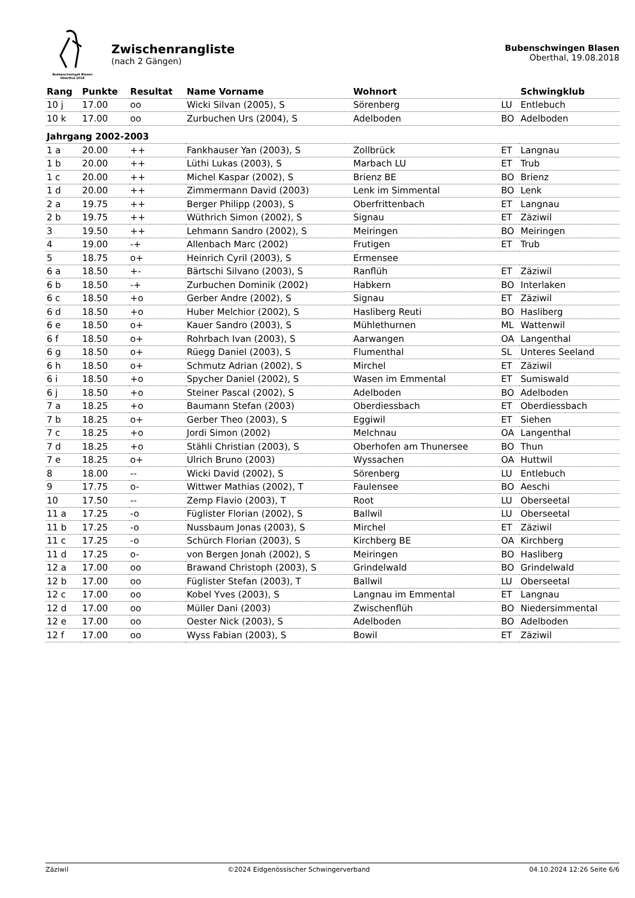Buebeschwinget Blasen
Oberthal 2018
Zwischenrangliste
(nach 2 Gängen)
Bubenschwingen Blasen
Oberthal, 19.08.2018
| Rang | Punkte | Resultat | Name Vorname | Wohnort | | Schwingklub |
| --- | --- | --- | --- | --- | --- | --- |
| 10 j | 17.00 | oo | Wicki Silvan (2005), S | Sörenberg | LU | Entlebuch |
| 10 k | 17.00 | oo | Zurbuchen Urs (2004), S | Adelboden | BO | Adelboden |
| Jahrgang 2002-2003 | | | | | | |
| 1 a | 20.00 | ++ | Fankhauser Yan (2003), S | Zollbrück | ET | Langnau |
| 1 b | 20.00 | ++ | Lüthi Lukas (2003), S | Marbach LU | ET | Trub |
| 1 c | 20.00 | ++ | Michel Kaspar (2002), S | Brienz BE | BO | Brienz |
| 1 d | 20.00 | ++ | Zimmermann David (2003) | Lenk im Simmental | BO | Lenk |
| 2 a | 19.75 | ++ | Berger Philipp (2003), S | Oberfrittenbach | ET | Langnau |
| 2 b | 19.75 | ++ | Wüthrich Simon (2002), S | Signau | ET | Zäziwil |
| 3 | 19.50 | ++ | Lehmann Sandro (2002), S | Meiringen | BO | Meiringen |
| 4 | 19.00 | -+ | Allenbach Marc (2002) | Frutigen | ET | Trub |
| 5 | 18.75 | o+ | Heinrich Cyril (2003), S | Ermensee | | |
| 6 a | 18.50 | +- | Bärtschi Silvano (2003), S | Ranflüh | ET | Zäziwil |
| 6 b | 18.50 | -+ | Zurbuchen Dominik (2002) | Habkern | BO | Interlaken |
| 6 c | 18.50 | +o | Gerber Andre (2002), S | Signau | ET | Zäziwil |
| 6 d | 18.50 | +o | Huber Melchior (2002), S | Hasliberg Reuti | BO | Hasliberg |
| 6 e | 18.50 | o+ | Kauer Sandro (2003), S | Mühlethurnen | ML | Wattenwil |
| 6 f | 18.50 | o+ | Rohrbach Ivan (2003), S | Aarwangen | OA | Langenthal |
| 6 g | 18.50 | o+ | Rüegg Daniel (2003), S | Flumenthal | SL | Unteres Seeland |
| 6 h | 18.50 | o+ | Schmutz Adrian (2002), S | Mirchel | ET | Zäziwil |
| 6 i | 18.50 | +o | Spycher Daniel (2002), S | Wasen im Emmental | ET | Sumiswald |
| 6 j | 18.50 | +o | Steiner Pascal (2002), S | Adelboden | BO | Adelboden |
| 7 a | 18.25 | +o | Baumann Stefan (2003) | Oberdiessbach | ET | Oberdiessbach |
| 7 b | 18.25 | o+ | Gerber Theo (2003), S | Eggiwil | ET | Siehen |
| 7 c | 18.25 | +o | Jordi Simon (2002) | Melchnau | OA | Langenthal |
| 7 d | 18.25 | +o | Stähli Christian (2003), S | Oberhofen am Thunersee | BO | Thun |
| 7 e | 18.25 | o+ | Ulrich Bruno (2003) | Wyssachen | OA | Huttwil |
| 8 | 18.00 | -- | Wicki David (2002), S | Sörenberg | LU | Entlebuch |
| 9 | 17.75 | o- | Wittwer Mathias (2002), T | Faulensee | BO | Aeschi |
| 10 | 17.50 | -- | Zemp Flavio (2003), T | Root | LU | Oberseetal |
| 11 a | 17.25 | -o | Füglister Florian (2002), S | Ballwil | LU | Oberseetal |
| 11 b | 17.25 | -o | Nussbaum Jonas (2003), S | Mirchel | ET | Zäziwil |
| 11 c | 17.25 | -o | Schürch Florian (2003), S | Kirchberg BE | OA | Kirchberg |
| 11 d | 17.25 | o- | von Bergen Jonah (2002), S | Meiringen | BO | Hasliberg |
| 12 a | 17.00 | oo | Brawand Christoph (2003), S | Grindelwald | BO | Grindelwald |
| 12 b | 17.00 | oo | Füglister Stefan (2003), T | Ballwil | LU | Oberseetal |
| 12 c | 17.00 | oo | Kobel Yves (2003), S | Langnau im Emmental | ET | Langnau |
| 12 d | 17.00 | oo | Müller Dani (2003) | Zwischenflüh | BO | Niedersimmental |
| 12 e | 17.00 | oo | Oester Nick (2003), S | Adelboden | BO | Adelboden |
| 12 f | 17.00 | oo | Wyss Fabian (2003), S | Bowil | ET | Zäziwil |
Zäziwil ©2024 Eidgenössischer Schwingerverband 04.10.2024 12:26 Seite 6/6